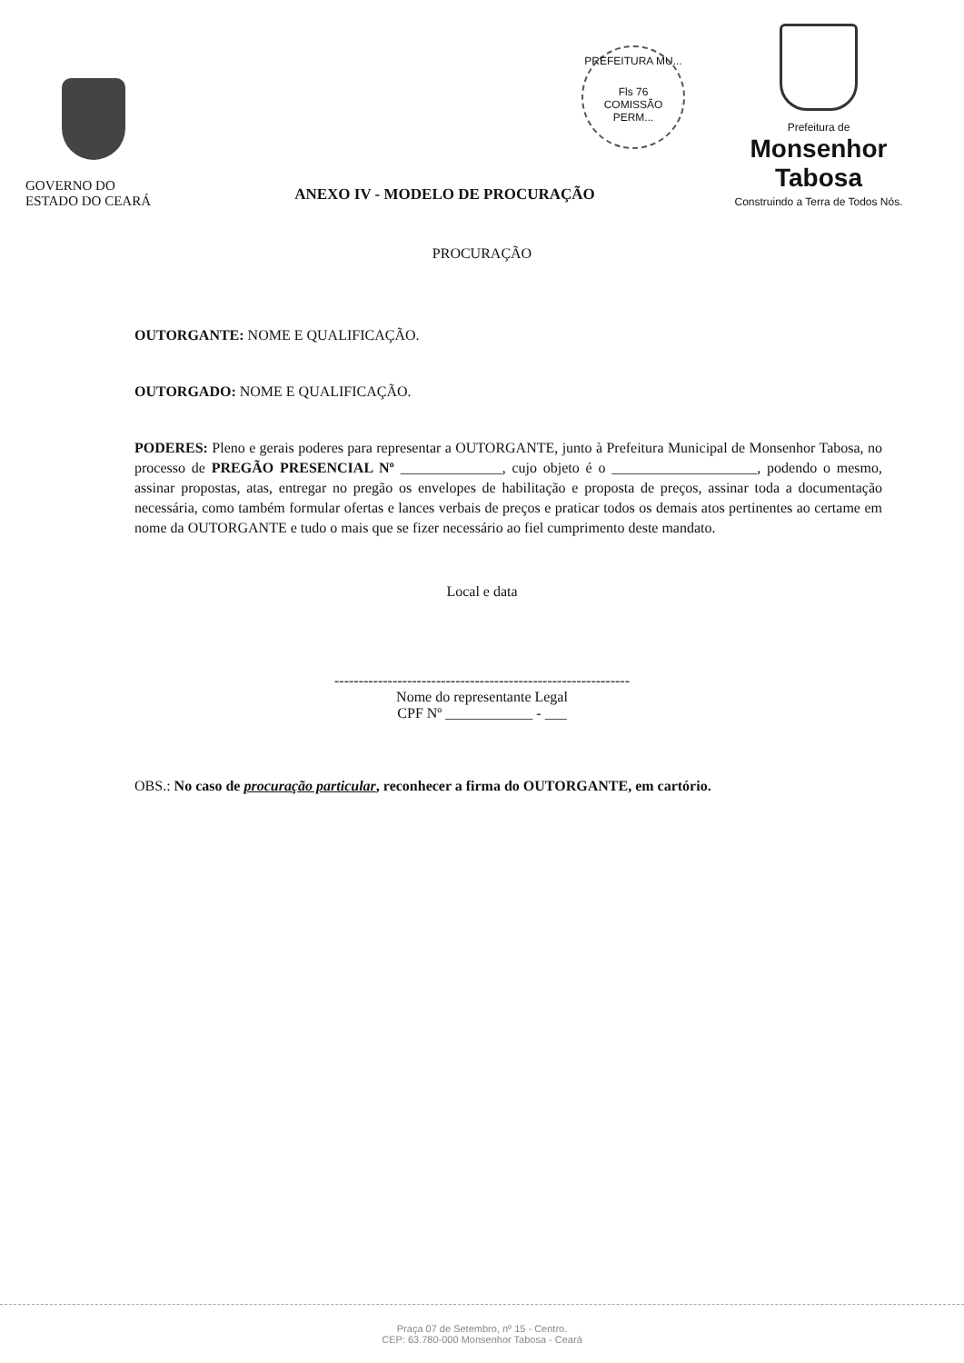PREFEITURA MU...
Fls 76
COMISSÃO PERM...
GOVERNO DO
ESTADO DO CEARÁ
ANEXO IV - MODELO DE PROCURAÇÃO
Prefeitura de
Monsenhor Tabosa
Construindo a Terra de Todos Nós.
PROCURAÇÃO
OUTORGANTE: NOME E QUALIFICAÇÃO.
OUTORGADO: NOME E QUALIFICAÇÃO.
PODERES: Pleno e gerais poderes para representar a OUTORGANTE, junto à Prefeitura Municipal de Monsenhor Tabosa, no processo de PREGÃO PRESENCIAL Nº ______________, cujo objeto é o ____________________, podendo o mesmo, assinar propostas, atas, entregar no pregão os envelopes de habilitação e proposta de preços, assinar toda a documentação necessária, como também formular ofertas e lances verbais de preços e praticar todos os demais atos pertinentes ao certame em nome da OUTORGANTE e tudo o mais que se fizer necessário ao fiel cumprimento deste mandato.
Local e data
-------------------------------------------------------------
Nome do representante Legal
CPF Nº ____________ - ___
OBS.: No caso de procuração particular, reconhecer a firma do OUTORGANTE, em cartório.
Praça 07 de Setembro, nº 15 - Centro.
CEP: 63.780-000 Monsenhor Tabosa - Ceará